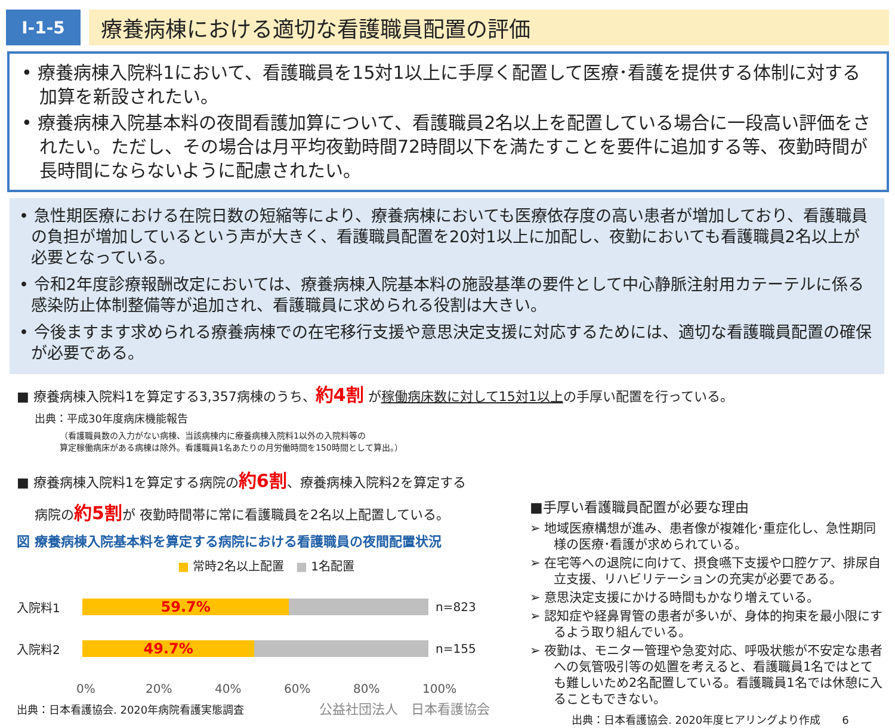Ⅰ-1-5
療養病棟における適切な看護職員配置の評価
• 療養病棟入院料1において、看護職員を15対1以上に手厚く配置して医療･看護を提供する体制に対する加算を新設されたい。
• 療養病棟入院基本料の夜間看護加算について、看護職員2名以上を配置している場合に一段高い評価をされたい。ただし、その場合は月平均夜勤時間72時間以下を満たすことを要件に追加する等、夜勤時間が長時間にならないように配慮されたい。
• 急性期医療における在院日数の短縮等により、療養病棟においても医療依存度の高い患者が増加しており、看護職員の負担が増加しているという声が大きく、看護職員配置を20対1以上に加配し、夜勤においても看護職員2名以上が必要となっている。
• 令和2年度診療報酬改定においては、療養病棟入院基本料の施設基準の要件として中心静脈注射用カテーテルに係る感染防止体制整備等が追加され、看護職員に求められる役割は大きい。
• 今後ますます求められる療養病棟での在宅移行支援や意思決定支援に対応するためには、適切な看護職員配置の確保が必要である。
■ 療養病棟入院料1を算定する3,357病棟のうち、約4割 が稼働病床数に対して15対1以上の手厚い配置を行っている。
出典：平成30年度病床機能報告
（看護職員数の入力がない病棟、当該病棟内に療養病棟入院料1以外の入院料等の
算定稼働病床がある病棟は除外。看護職員1名あたりの月労働時間を150時間として算出。）
■ 療養病棟入院料1を算定する病院の約6割、療養病棟入院料2を算定する
病院の約5割が 夜勤時間帯に常に看護職員を2名以上配置している。
図 療養病棟入院基本料を算定する病院における看護職員の夜間配置状況
■ 常時2名以上配置　■ 1名配置
入院料1
59.7%
n=823
入院料2
49.7%
n=155
0% 20% 40% 60% 80% 100%
出典：日本看護協会. 2020年病院看護実態調査　　　　　　　公益社団法人　日本看護協会
■手厚い看護職員配置が必要な理由
➢ 地域医療構想が進み、患者像が複雑化･重症化し、急性期同様の医療･看護が求められている。
➢ 在宅等への退院に向けて、摂食嚥下支援や口腔ケア、排尿自立支援、リハビリテーションの充実が必要である。
➢ 意思決定支援にかける時間もかなり増えている。
➢ 認知症や経鼻胃管の患者が多いが、身体的拘束を最小限にするよう取り組んでいる。
➢ 夜勤は、モニター管理や急変対応、呼吸状態が不安定な患者への気管吸引等の処置を考えると、看護職員1名ではとても難しいため2名配置している。看護職員1名では休憩に入ることもできない。
出典：日本看護協会. 2020年度ヒアリングより作成　　6